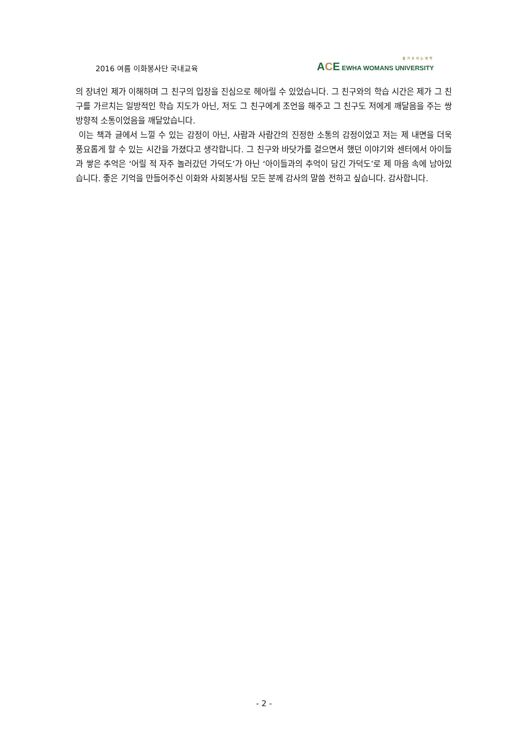2016 여름 이화봉사단 국내교육
잘가르치는대학
ACE EWHA WOMANS UNIVERSITY
의 장녀인 제가 이해하며 그 친구의 입장을 진심으로 헤아릴 수 있었습니다. 그 친구와의 학습 시간은 제가 그 친구를 가르치는 일방적인 학습 지도가 아닌, 저도 그 친구에게 조언을 해주고 그 친구도 저에게 깨달음을 주는 쌍방향적 소통이었음을 깨달았습니다.
이는 책과 글에서 느낄 수 있는 감정이 아닌, 사람과 사람간의 진정한 소통의 감정이었고 저는 제 내면을 더욱 풍요롭게 할 수 있는 시간을 가졌다고 생각합니다. 그 친구와 바닷가를 걸으면서 했던 이야기와 센터에서 아이들과 쌓은 추억은 ‘어릴 적 자주 놀러갔던 가덕도’가 아닌 ‘아이들과의 추억이 담긴 가덕도’로 제 마음 속에 남아있습니다. 좋은 기억을 만들어주신 이화와 사회봉사팀 모든 분께 감사의 말씀 전하고 싶습니다. 감사합니다.
- 2 -